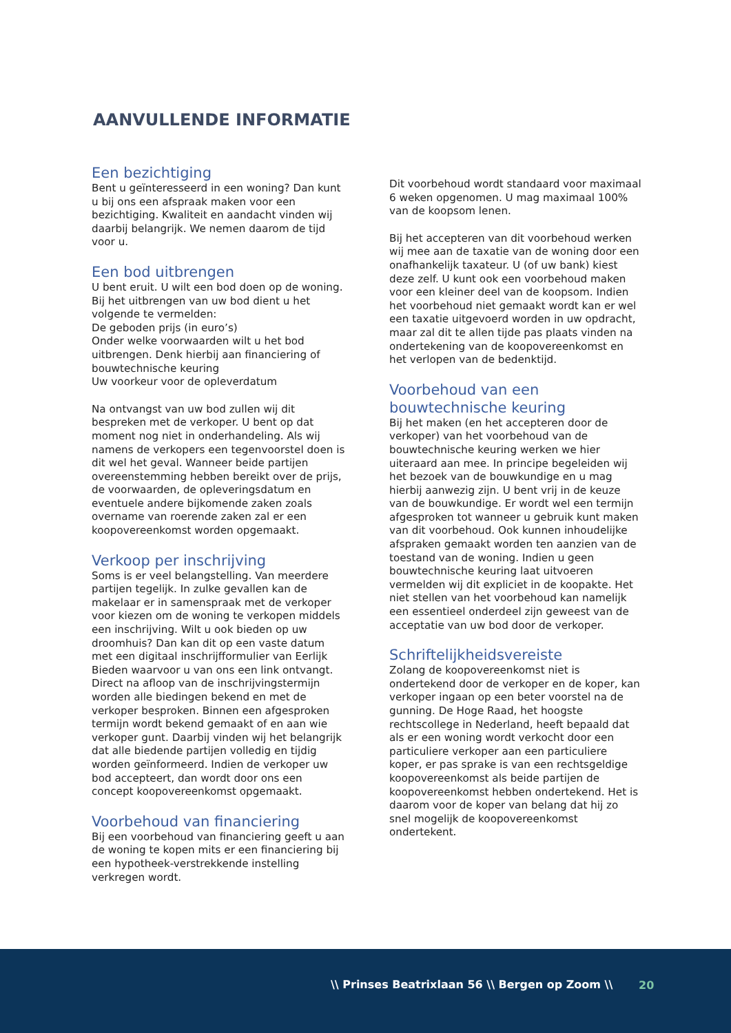AANVULLENDE INFORMATIE
Een bezichtiging
Bent u geïnteresseerd in een woning? Dan kunt u bij ons een afspraak maken voor een bezichtiging. Kwaliteit en aandacht vinden wij daarbij belangrijk. We nemen daarom de tijd voor u.
Een bod uitbrengen
U bent eruit. U wilt een bod doen op de woning. Bij het uitbrengen van uw bod dient u het volgende te vermelden:
De geboden prijs (in euro’s)
Onder welke voorwaarden wilt u het bod uitbrengen. Denk hierbij aan financiering of bouwtechnische keuring
Uw voorkeur voor de opleverdatum
Na ontvangst van uw bod zullen wij dit bespreken met de verkoper. U bent op dat moment nog niet in onderhandeling. Als wij namens de verkopers een tegenvoorstel doen is dit wel het geval. Wanneer beide partijen overeenstemming hebben bereikt over de prijs, de voorwaarden, de opleveringsdatum en eventuele andere bijkomende zaken zoals overname van roerende zaken zal er een koopovereenkomst worden opgemaakt.
Verkoop per inschrijving
Soms is er veel belangstelling. Van meerdere partijen tegelijk. In zulke gevallen kan de makelaar er in samenspraak met de verkoper voor kiezen om de woning te verkopen middels een inschrijving. Wilt u ook bieden op uw droomhuis? Dan kan dit op een vaste datum met een digitaal inschrijfformulier van Eerlijk Bieden waarvoor u van ons een link ontvangt. Direct na afloop van de inschrijvingstermijn worden alle biedingen bekend en met de verkoper besproken. Binnen een afgesproken termijn wordt bekend gemaakt of en aan wie verkoper gunt. Daarbij vinden wij het belangrijk dat alle biedende partijen volledig en tijdig worden geïnformeerd. Indien de verkoper uw bod accepteert, dan wordt door ons een concept koopovereenkomst opgemaakt.
Voorbehoud van financiering
Bij een voorbehoud van financiering geeft u aan de woning te kopen mits er een financiering bij een hypotheek-verstrekkende instelling verkregen wordt.
Dit voorbehoud wordt standaard voor maximaal 6 weken opgenomen. U mag maximaal 100% van de koopsom lenen.
Bij het accepteren van dit voorbehoud werken wij mee aan de taxatie van de woning door een onafhankelijk taxateur. U (of uw bank) kiest deze zelf. U kunt ook een voorbehoud maken voor een kleiner deel van de koopsom. Indien het voorbehoud niet gemaakt wordt kan er wel een taxatie uitgevoerd worden in uw opdracht, maar zal dit te allen tijde pas plaats vinden na ondertekening van de koopovereenkomst en het verlopen van de bedenktijd.
Voorbehoud van een bouwtechnische keuring
Bij het maken (en het accepteren door de verkoper) van het voorbehoud van de bouwtechnische keuring werken we hier uiteraard aan mee. In principe begeleiden wij het bezoek van de bouwkundige en u mag hierbij aanwezig zijn. U bent vrij in de keuze van de bouwkundige. Er wordt wel een termijn afgesproken tot wanneer u gebruik kunt maken van dit voorbehoud. Ook kunnen inhoudelijke afspraken gemaakt worden ten aanzien van de toestand van de woning. Indien u geen bouwtechnische keuring laat uitvoeren vermelden wij dit expliciet in de koopakte. Het niet stellen van het voorbehoud kan namelijk een essentieel onderdeel zijn geweest van de acceptatie van uw bod door de verkoper.
Schriftelijkheidsvereiste
Zolang de koopovereenkomst niet is ondertekend door de verkoper en de koper, kan verkoper ingaan op een beter voorstel na de gunning. De Hoge Raad, het hoogste rechtscollege in Nederland, heeft bepaald dat als er een woning wordt verkocht door een particuliere verkoper aan een particuliere koper, er pas sprake is van een rechtsgeldige koopovereenkomst als beide partijen de koopovereenkomst hebben ondertekend. Het is daarom voor de koper van belang dat hij zo snel mogelijk de koopovereenkomst ondertekent.
\\ Prinses Beatrixlaan 56 \\ Bergen op Zoom \\ 20